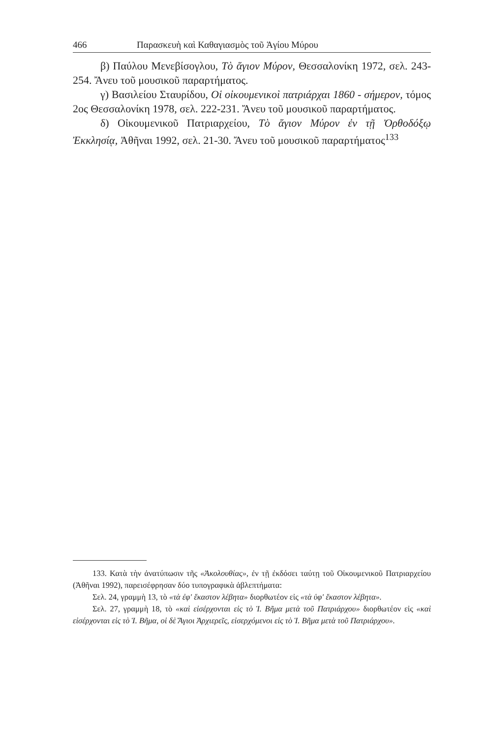466 Παρασκευὴ καὶ Καθαγιασμὸς τοῦ Ἁγίου Μύρου
β) Παύλου Μενεβίσογλου, Τὸ ἅγιον Μύρον, Θεσσαλονίκη 1972, σελ. 243-254. Ἄνευ τοῦ μουσικοῦ παραρτήματος.
γ) Βασιλείου Σταυρίδου, Οἱ οἰκουμενικοὶ πατριάρχαι 1860 - σήμερον, τόμος 2ος Θεσσαλονίκη 1978, σελ. 222-231. Ἄνευ τοῦ μουσικοῦ παραρτήματος.
δ) Οἰκουμενικοῦ Πατριαρχείου, Τὸ ἅγιον Μύρον ἐν τῇ Ὀρθοδόξῳ Ἐκκλησίᾳ, Ἀθῆναι 1992, σελ. 21-30. Ἄνευ τοῦ μουσικοῦ παραρτήματος<sup>133</sup>
133. Κατὰ τὴν ἀνατύπωσιν τῆς «Ἀκολουθίας», ἐν τῇ ἐκδόσει ταύτῃ τοῦ Οἰκουμενικοῦ Πατριαρχείου (Ἀθῆναι 1992), παρεισέφρησαν δύο τυπογραφικὰ ἀβλεπτήματα:
Σελ. 24, γραμμὴ 13, τὸ «τὰ ἐφ' ἕκαστον λέβητα» διορθωτέον εἰς «τὰ ὑφ' ἕκαστον λέβητα».
Σελ. 27, γραμμὴ 18, τὸ «καὶ εἰσέρχονται εἰς τὸ Ἱ. Βῆμα μετὰ τοῦ Πατριάρχου» διορθωτέον εἰς «καὶ εἰσέρχονται εἰς τὸ Ἱ. Βῆμα, οἱ δὲ Ἅγιοι Ἀρχιερεῖς, εἰσερχόμενοι εἰς τὸ Ἱ. Βῆμα μετὰ τοῦ Πατριάρχου».